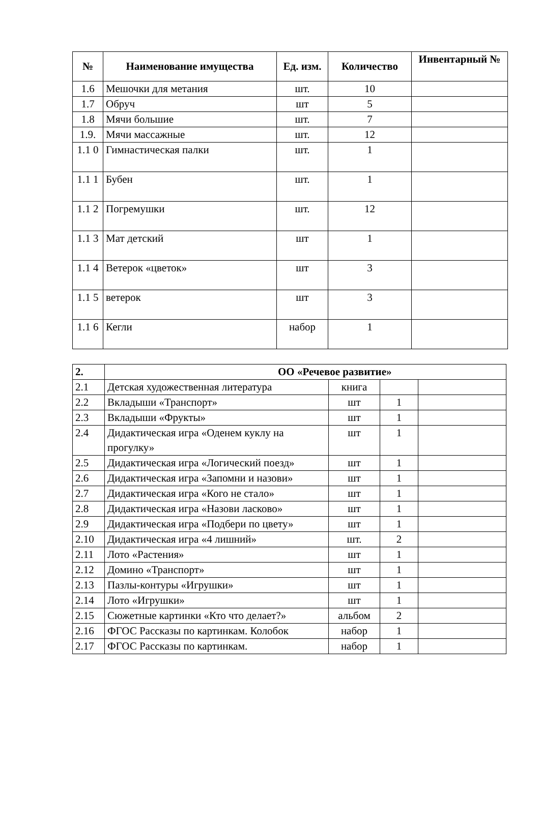| № | Наименование имущества | Ед. изм. | Количество | Инвентарный № |
| --- | --- | --- | --- | --- |
| 1.6 | Мешочки для метания | шт. | 10 | |
| 1.7 | Обруч | шт | 5 | |
| 1.8 | Мячи большие | шт. | 7 | |
| 1.9. | Мячи массажные | шт. | 12 | |
| 1.1 0 | Гимнастическая палки | шт. | 1 | |
| 1.1 1 | Бубен | шт. | 1 | |
| 1.1 2 | Погремушки | шт. | 12 | |
| 1.1 3 | Мат детский | шт | 1 | |
| 1.1 4 | Ветерок «цветок» | шт | 3 | |
| 1.1 5 | ветерок | шт | 3 | |
| 1.1 6 | Кегли | набор | 1 | |
| 2. | ОО «Речевое развитие» | | | |
| 2.1 | Детская художественная литература | книга | | |
| 2.2 | Вкладыши «Транспорт» | шт | 1 | |
| 2.3 | Вкладыши «Фрукты» | шт | 1 | |
| 2.4 | Дидактическая игра «Оденем куклу на прогулку» | шт | 1 | |
| 2.5 | Дидактическая игра «Логический поезд» | шт | 1 | |
| 2.6 | Дидактическая игра «Запомни и назови» | шт | 1 | |
| 2.7 | Дидактическая игра «Кого не стало» | шт | 1 | |
| 2.8 | Дидактическая игра «Назови ласково» | шт | 1 | |
| 2.9 | Дидактическая игра «Подбери по цвету» | шт | 1 | |
| 2.10 | Дидактическая игра «4 лишний» | шт. | 2 | |
| 2.11 | Лото «Растения» | шт | 1 | |
| 2.12 | Домино «Транспорт» | шт | 1 | |
| 2.13 | Пазлы-контуры «Игрушки» | шт | 1 | |
| 2.14 | Лото «Игрушки» | шт | 1 | |
| 2.15 | Сюжетные картинки «Кто что делает?» | альбом | 2 | |
| 2.16 | ФГОС Рассказы по картинкам. Колобок | набор | 1 | |
| 2.17 | ФГОС Рассказы по картинкам. | набор | 1 | |